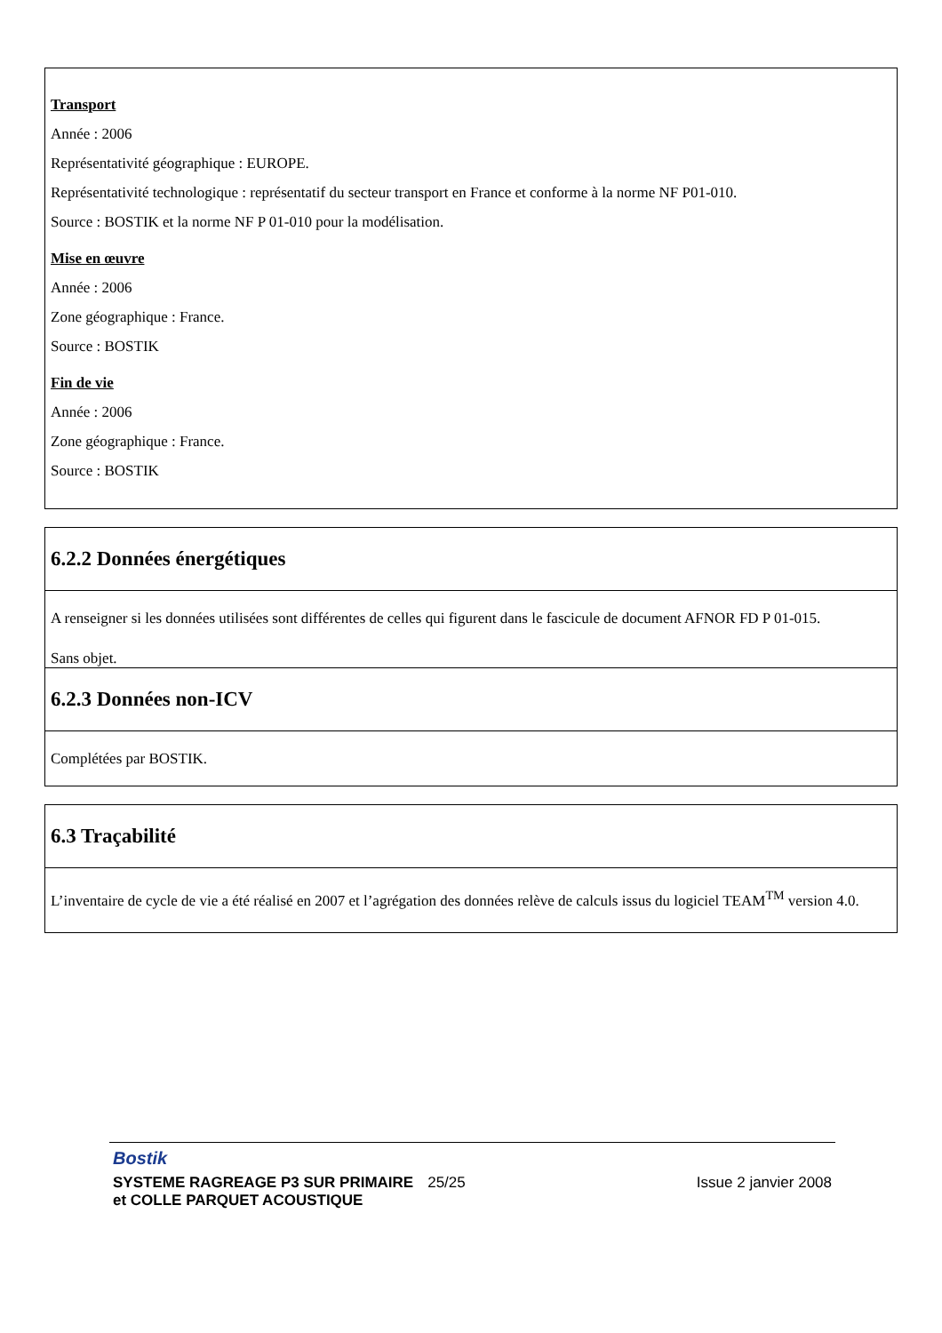Transport
Année : 2006
Représentativité géographique : EUROPE.
Représentativité technologique : représentatif du secteur transport en France et conforme à la norme NF P01-010.
Source : BOSTIK et la norme NF P 01-010 pour la modélisation.
Mise en œuvre
Année : 2006
Zone géographique : France.
Source : BOSTIK
Fin de vie
Année : 2006
Zone géographique : France.
Source : BOSTIK
6.2.2 Données énergétiques
A renseigner si les données utilisées sont différentes de celles qui figurent dans le fascicule de document AFNOR FD P 01-015.
Sans objet.
6.2.3 Données non-ICV
Complétées par BOSTIK.
6.3 Traçabilité
L’inventaire de cycle de vie a été réalisé en 2007 et l’agrégation des données relève de calculs issus du logiciel TEAM<sup>TM</sup> version 4.0.
Bostik
SYSTEME RAGREAGE P3 SUR PRIMAIRE
et COLLE PARQUET ACOUSTIQUE
25/25 Issue 2 janvier 2008